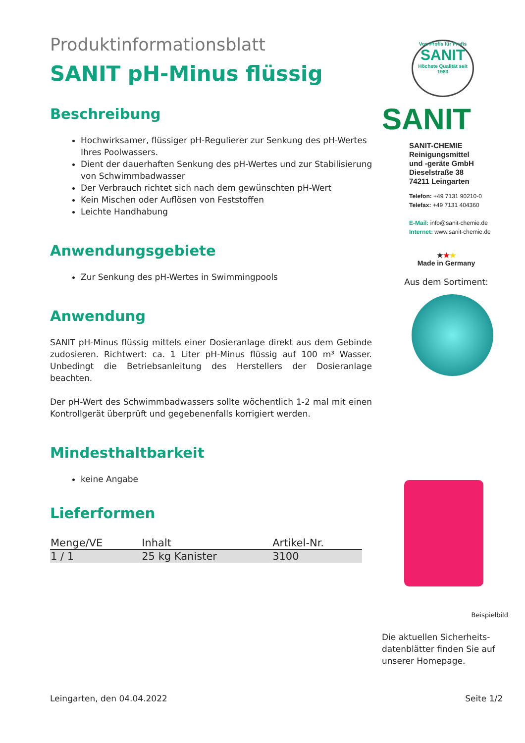Produktinformationsblatt
SANIT pH-Minus flüssig
Beschreibung
Hochwirksamer, flüssiger pH-Regulierer zur Senkung des pH-Wertes Ihres Poolwassers.
Dient der dauerhaften Senkung des pH-Wertes und zur Stabilisierung von Schwimmbadwasser
Der Verbrauch richtet sich nach dem gewünschten pH-Wert
Kein Mischen oder Auflösen von Feststoffen
Leichte Handhabung
Anwendungsgebiete
Zur Senkung des pH-Wertes in Swimmingpools
Anwendung
SANIT pH-Minus flüssig mittels einer Dosieranlage direkt aus dem Gebinde zudosieren. Richtwert: ca. 1 Liter pH-Minus flüssig auf 100 m³ Wasser. Unbedingt die Betriebsanleitung des Herstellers der Dosieranlage beachten.
Der pH-Wert des Schwimmbadwassers sollte wöchentlich 1-2 mal mit einen Kontrollgerät überprüft und gegebenenfalls korrigiert werden.
Mindesthaltbarkeit
keine Angabe
Lieferformen
| Menge/VE | Inhalt | Artikel-Nr. |
| --- | --- | --- |
| 1 / 1 | 25 kg Kanister | 3100 |
Von Profis für Profis
SANIT
Höchste Qualität seit 1983
SANIT
SANIT-CHEMIE
Reinigungsmittel
und -geräte GmbH
Dieselstraße 38
74211 Leingarten
Telefon: +49 7131 90210-0
Telefax: +49 7131 404360
E-Mail: info@sanit-chemie.de
Internet: www.sanit-chemie.de
★★★
Made in Germany
Aus dem Sortiment:
Beispielbild
Die aktuellen Sicherheits-datenblätter finden Sie auf unserer Homepage.
Leingarten, den 04.04.2022 Seite 1/2